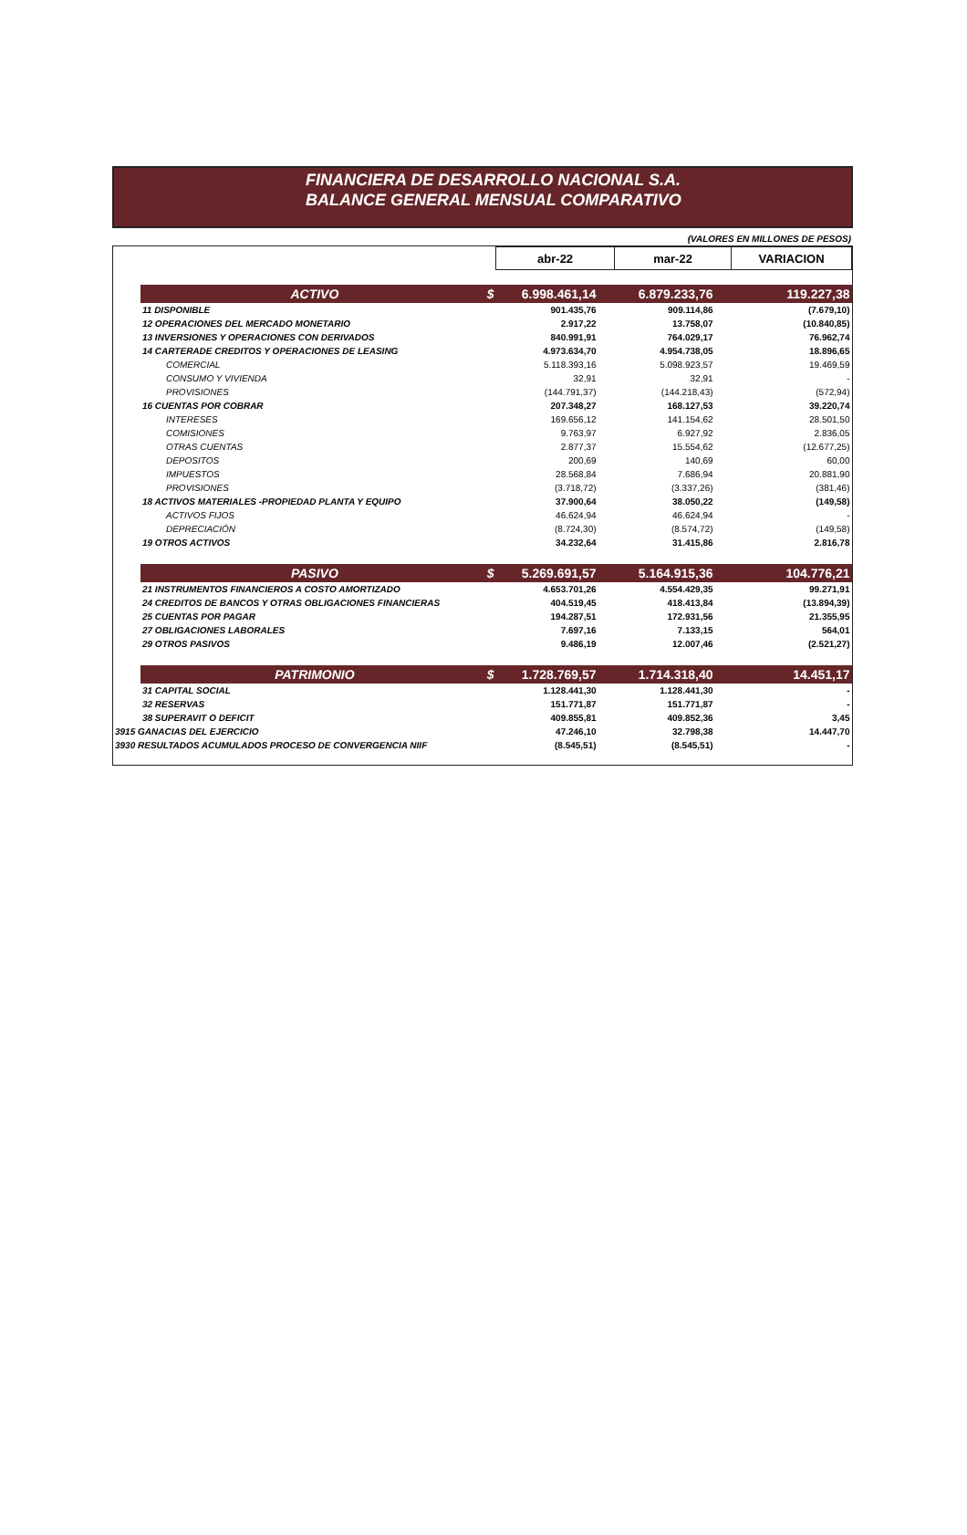FINANCIERA DE DESARROLLO NACIONAL S.A.
BALANCE GENERAL MENSUAL COMPARATIVO
(VALORES EN MILLONES DE PESOS)
| | | abr-22 | mar-22 | VARIACION |
| | ACTIVO $ | 6.998.461,14 | 6.879.233,76 | 119.227,38 |
| | 11 DISPONIBLE | 901.435,76 | 909.114,86 | (7.679,10) |
| | 12 OPERACIONES DEL MERCADO MONETARIO | 2.917,22 | 13.758,07 | (10.840,85) |
| | 13 INVERSIONES Y OPERACIONES CON DERIVADOS | 840.991,91 | 764.029,17 | 76.962,74 |
| | 14 CARTERADE CREDITOS Y OPERACIONES DE LEASING | 4.973.634,70 | 4.954.738,05 | 18.896,65 |
| | COMERCIAL | 5.118.393,16 | 5.098.923,57 | 19.469,59 |
| | CONSUMO Y VIVIENDA | 32,91 | 32,91 | - |
| | PROVISIONES | (144.791,37) | (144.218,43) | (572,94) |
| | 16 CUENTAS POR COBRAR | 207.348,27 | 168.127,53 | 39.220,74 |
| | INTERESES | 169.656,12 | 141.154,62 | 28.501,50 |
| | COMISIONES | 9.763,97 | 6.927,92 | 2.836,05 |
| | OTRAS CUENTAS | 2.877,37 | 15.554,62 | (12.677,25) |
| | DEPOSITOS | 200,69 | 140,69 | 60,00 |
| | IMPUESTOS | 28.568,84 | 7.686,94 | 20.881,90 |
| | PROVISIONES | (3.718,72) | (3.337,26) | (381,46) |
| | 18 ACTIVOS MATERIALES -PROPIEDAD PLANTA Y EQUIPO | 37.900,64 | 38.050,22 | (149,58) |
| | ACTIVOS FIJOS | 46.624,94 | 46.624,94 | - |
| | DEPRECIACIÓN | (8.724,30) | (8.574,72) | (149,58) |
| | 19 OTROS ACTIVOS | 34.232,64 | 31.415,86 | 2.816,78 |
| | PASIVO $ | 5.269.691,57 | 5.164.915,36 | 104.776,21 |
| | 21 INSTRUMENTOS FINANCIEROS A COSTO AMORTIZADO | 4.653.701,26 | 4.554.429,35 | 99.271,91 |
| | 24 CREDITOS DE BANCOS Y OTRAS OBLIGACIONES FINANCIERAS | 404.519,45 | 418.413,84 | (13.894,39) |
| | 25 CUENTAS POR PAGAR | 194.287,51 | 172.931,56 | 21.355,95 |
| | 27 OBLIGACIONES LABORALES | 7.697,16 | 7.133,15 | 564,01 |
| | 29 OTROS PASIVOS | 9.486,19 | 12.007,46 | (2.521,27) |
| | PATRIMONIO $ | 1.728.769,57 | 1.714.318,40 | 14.451,17 |
| | 31 CAPITAL SOCIAL | 1.128.441,30 | 1.128.441,30 | - |
| | 32 RESERVAS | 151.771,87 | 151.771,87 | - |
| | 38 SUPERAVIT O DEFICIT | 409.855,81 | 409.852,36 | 3,45 |
| 3915 GANACIAS DEL EJERCICIO | | 47.246,10 | 32.798,38 | 14.447,70 |
| 3930 RESULTADOS ACUMULADOS PROCESO DE CONVERGENCIA NIIF | | (8.545,51) | (8.545,51) | - |